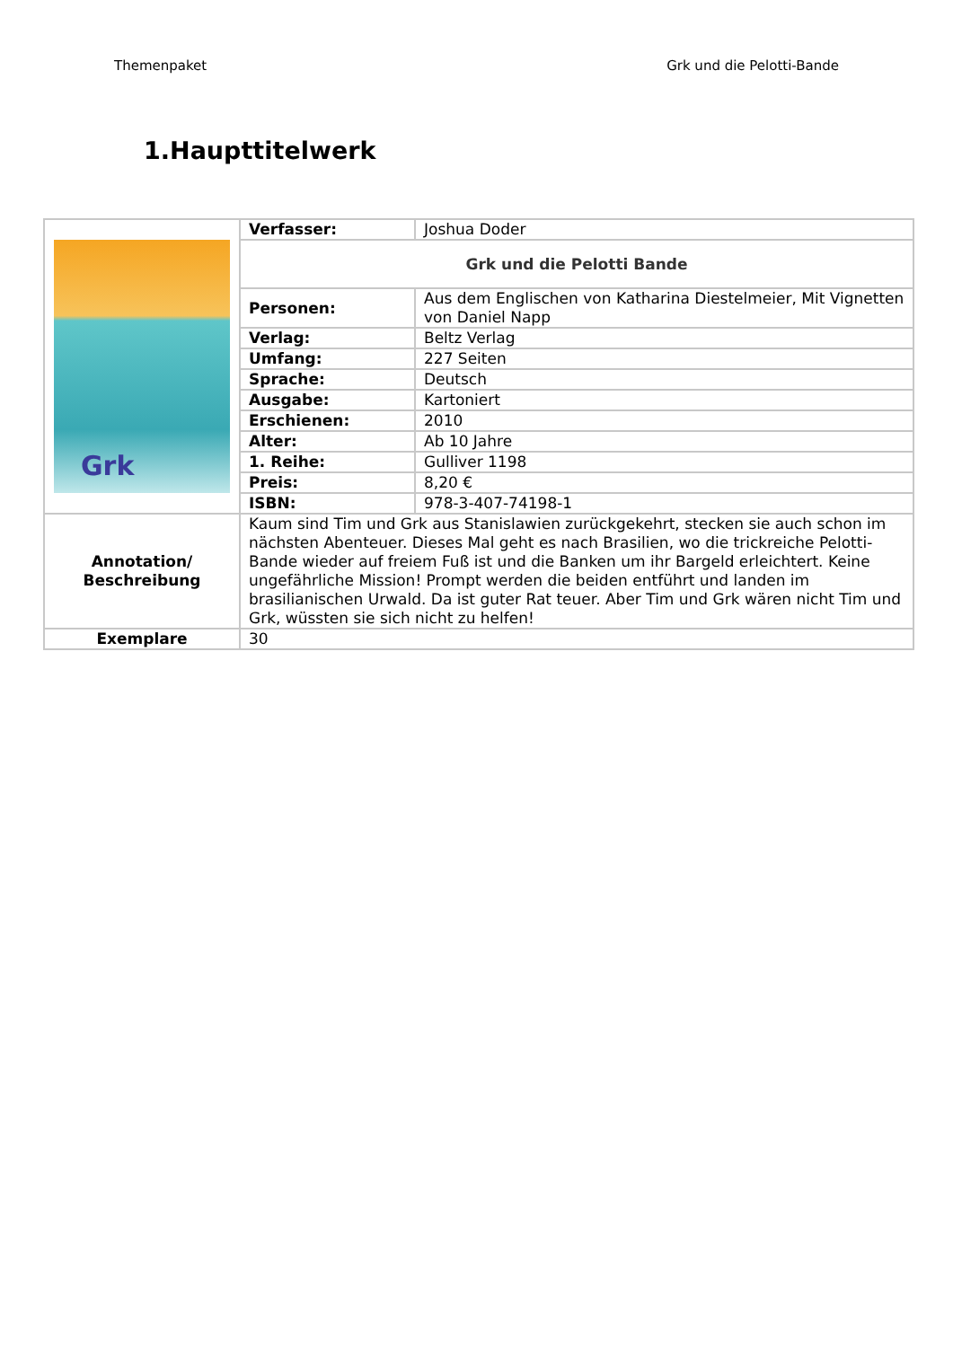Themenpaket Grk und die Pelotti-Bande
1.Haupttitelwerk
| Grk | Verfasser: | Joshua Doder |
| | Grk und die Pelotti Bande | |
| | Personen: | Aus dem Englischen von Katharina Diestelmeier, Mit Vignetten von Daniel Napp |
| | Verlag: | Beltz Verlag |
| | Umfang: | 227 Seiten |
| | Sprache: | Deutsch |
| | Ausgabe: | Kartoniert |
| | Erschienen: | 2010 |
| | Alter: | Ab 10 Jahre |
| | 1. Reihe: | Gulliver 1198 |
| | Preis: | 8,20 € |
| | ISBN: | 978-3-407-74198-1 |
| Annotation/ Beschreibung | Kaum sind Tim und Grk aus Stanislawien zurückgekehrt, stecken sie auch schon im nächsten Abenteuer. Dieses Mal geht es nach Brasilien, wo die trickreiche Pelotti-Bande wieder auf freiem Fuß ist und die Banken um ihr Bargeld erleichtert. Keine ungefährliche Mission! Prompt werden die beiden entführt und landen im brasilianischen Urwald. Da ist guter Rat teuer. Aber Tim und Grk wären nicht Tim und Grk, wüssten sie sich nicht zu helfen! | |
| Exemplare | 30 | |